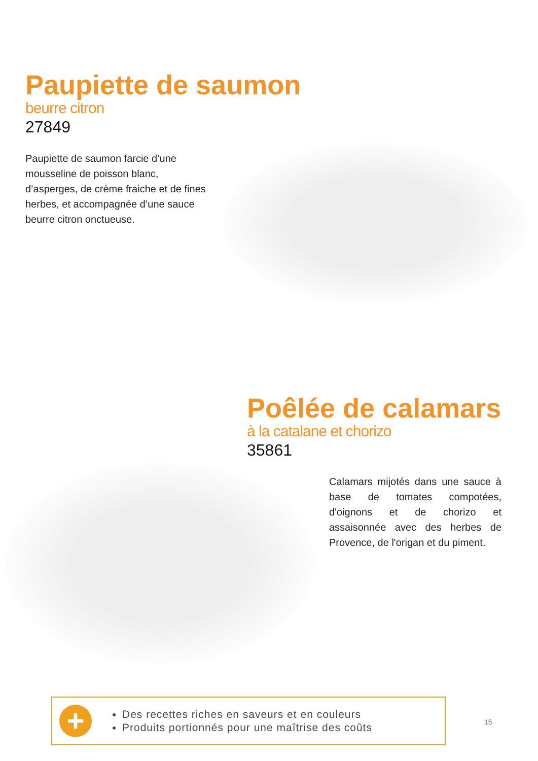Paupiette de saumon
beurre citron
27849
Paupiette de saumon farcie d’une mousseline de poisson blanc, d’asperges, de crème fraiche et de fines herbes, et accompagnée d’une sauce beurre citron onctueuse.
Poêlée de calamars
à la catalane et chorizo
35861
Calamars mijotés dans une sauce à base de tomates compotées, d'oignons et de chorizo et assaisonnée avec des herbes de Provence, de l'origan et du piment.
+
Des recettes riches en saveurs et en couleurs
Produits portionnés pour une maîtrise des coûts
15